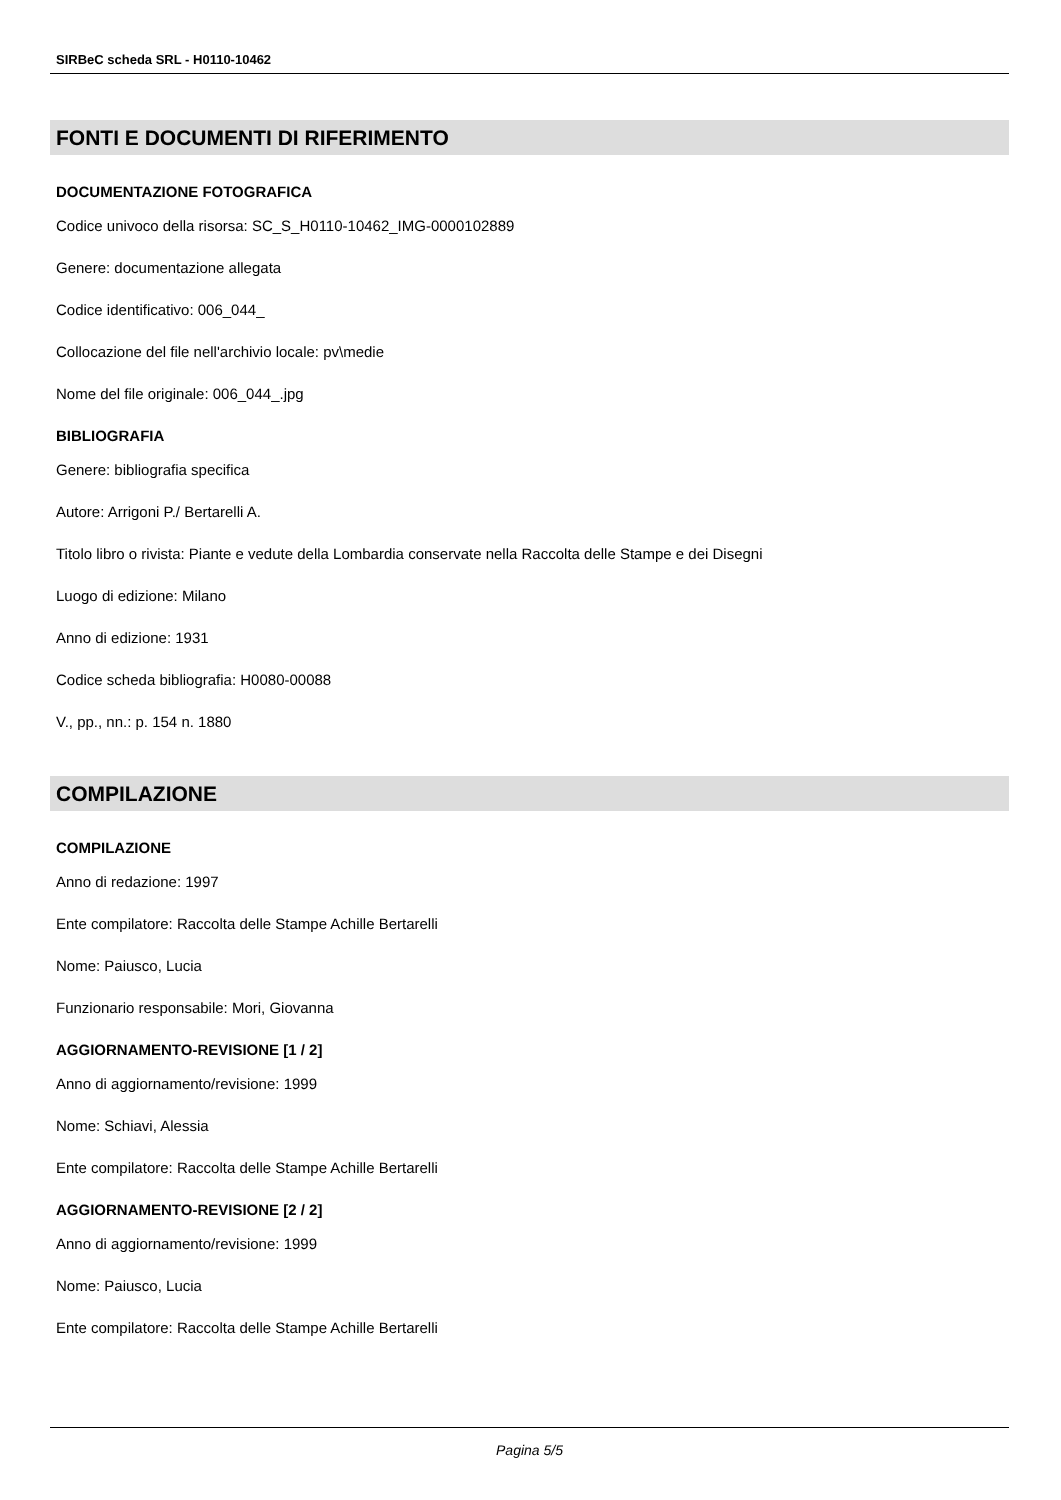SIRBeC scheda SRL - H0110-10462
FONTI E DOCUMENTI DI RIFERIMENTO
DOCUMENTAZIONE FOTOGRAFICA
Codice univoco della risorsa: SC_S_H0110-10462_IMG-0000102889
Genere: documentazione allegata
Codice identificativo: 006_044_
Collocazione del file nell'archivio locale: pv\medie
Nome del file originale: 006_044_.jpg
BIBLIOGRAFIA
Genere: bibliografia specifica
Autore: Arrigoni P./ Bertarelli A.
Titolo libro o rivista: Piante e vedute della Lombardia conservate nella Raccolta delle Stampe e dei Disegni
Luogo di edizione: Milano
Anno di edizione: 1931
Codice scheda bibliografia: H0080-00088
V., pp., nn.: p. 154 n. 1880
COMPILAZIONE
COMPILAZIONE
Anno di redazione: 1997
Ente compilatore: Raccolta delle Stampe Achille Bertarelli
Nome: Paiusco, Lucia
Funzionario responsabile: Mori, Giovanna
AGGIORNAMENTO-REVISIONE [1 / 2]
Anno di aggiornamento/revisione: 1999
Nome: Schiavi, Alessia
Ente compilatore: Raccolta delle Stampe Achille Bertarelli
AGGIORNAMENTO-REVISIONE [2 / 2]
Anno di aggiornamento/revisione: 1999
Nome: Paiusco, Lucia
Ente compilatore: Raccolta delle Stampe Achille Bertarelli
Pagina 5/5